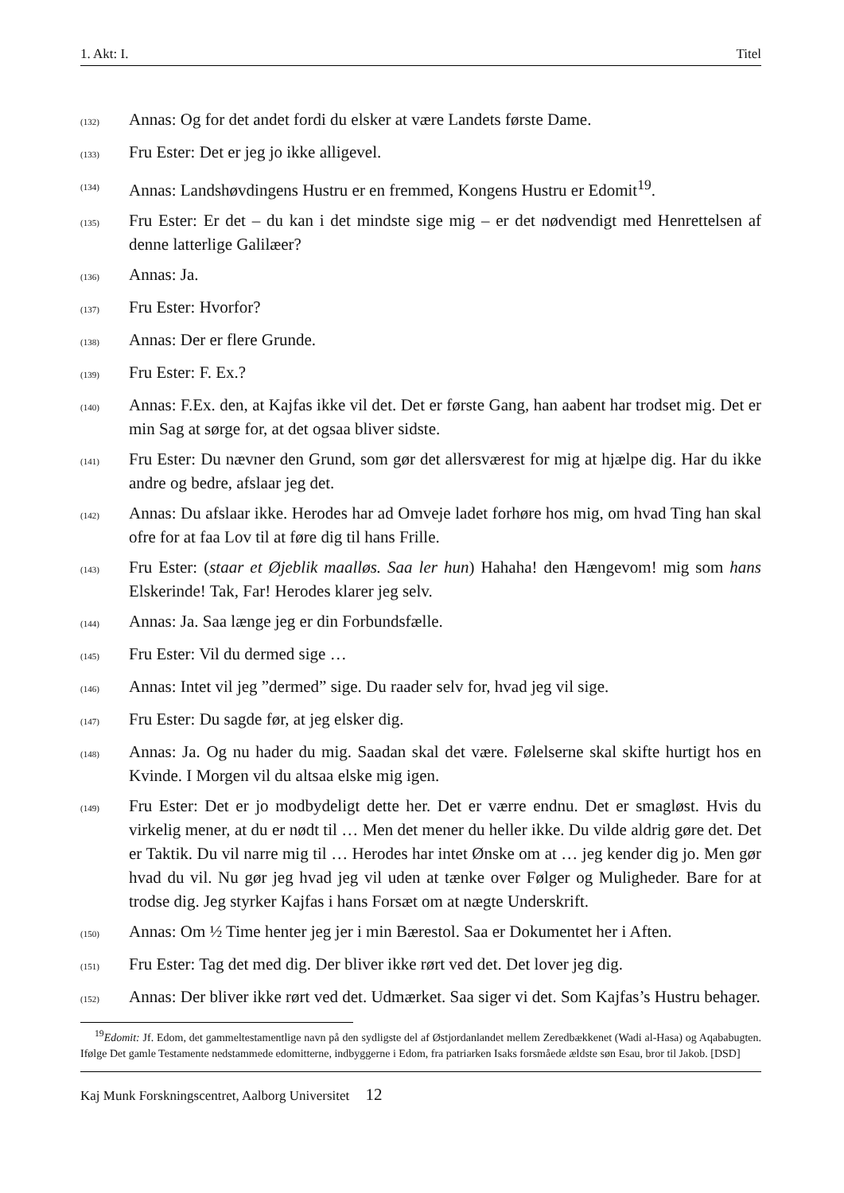1. Akt: I. Titel
(132) Annas: Og for det andet fordi du elsker at være Landets første Dame.
(133) Fru Ester: Det er jeg jo ikke alligevel.
(134) Annas: Landshøvdingens Hustru er en fremmed, Kongens Hustru er Edomit<sup>19</sup>.
(135) Fru Ester: Er det – du kan i det mindste sige mig – er det nødvendigt med Henrettelsen af denne latterlige Galilæer?
(136) Annas: Ja.
(137) Fru Ester: Hvorfor?
(138) Annas: Der er flere Grunde.
(139) Fru Ester: F. Ex.?
(140) Annas: F.Ex. den, at Kajfas ikke vil det. Det er første Gang, han aabent har trodset mig. Det er min Sag at sørge for, at det ogsaa bliver sidste.
(141) Fru Ester: Du nævner den Grund, som gør det allersværest for mig at hjælpe dig. Har du ikke andre og bedre, afslaar jeg det.
(142) Annas: Du afslaar ikke. Herodes har ad Omveje ladet forhøre hos mig, om hvad Ting han skal ofre for at faa Lov til at føre dig til hans Frille.
(143) Fru Ester: (staar et Øjeblik maalløs. Saa ler hun) Hahaha! den Hængevom! mig som hans Elskerinde! Tak, Far! Herodes klarer jeg selv.
(144) Annas: Ja. Saa længe jeg er din Forbundsfælle.
(145) Fru Ester: Vil du dermed sige …
(146) Annas: Intet vil jeg ”dermed” sige. Du raader selv for, hvad jeg vil sige.
(147) Fru Ester: Du sagde før, at jeg elsker dig.
(148) Annas: Ja. Og nu hader du mig. Saadan skal det være. Følelserne skal skifte hurtigt hos en Kvinde. I Morgen vil du altsaa elske mig igen.
(149) Fru Ester: Det er jo modbydeligt dette her. Det er værre endnu. Det er smagløst. Hvis du virkelig mener, at du er nødt til … Men det mener du heller ikke. Du vilde aldrig gøre det. Det er Taktik. Du vil narre mig til … Herodes har intet Ønske om at … jeg kender dig jo. Men gør hvad du vil. Nu gør jeg hvad jeg vil uden at tænke over Følger og Muligheder. Bare for at trodse dig. Jeg styrker Kajfas i hans Forsæt om at nægte Underskrift.
(150) Annas: Om ½ Time henter jeg jer i min Bærestol. Saa er Dokumentet her i Aften.
(151) Fru Ester: Tag det med dig. Der bliver ikke rørt ved det. Det lover jeg dig.
(152) Annas: Der bliver ikke rørt ved det. Udmærket. Saa siger vi det. Som Kajfas’s Hustru behager.
<sup>19</sup> Edomit: Jf. Edom, det gammeltestamentlige navn på den sydligste del af Østjordanlandet mellem Zeredbækkenet (Wadi al-Hasa) og Aqababugten. Ifølge Det gamle Testamente nedstammede edomitterne, indbyggerne i Edom, fra patriarken Isaks forsmåede ældste søn Esau, bror til Jakob. [DSD]
Kaj Munk Forskningscentret, Aalborg Universitet 12